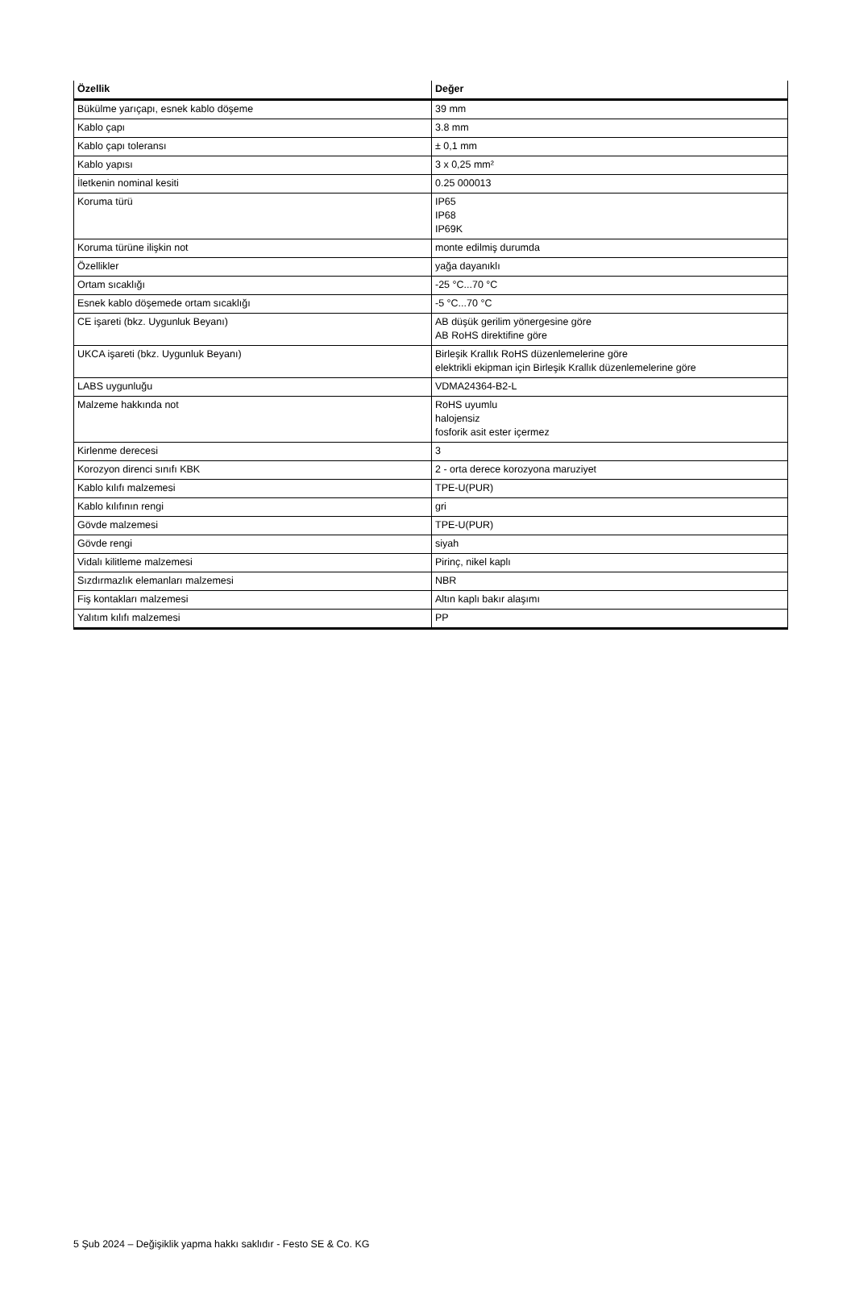| Özellik | Değer |
| --- | --- |
| Bükülme yarıçapı, esnek kablo döşeme | 39 mm |
| Kablo çapı | 3.8 mm |
| Kablo çapı toleransı | ± 0,1 mm |
| Kablo yapısı | 3 x 0,25 mm² |
| İletkenin nominal kesiti | 0.25 000013 |
| Koruma türü | IP65 IP68 IP69K |
| Koruma türüne ilişkin not | monte edilmiş durumda |
| Özellikler | yağa dayanıklı |
| Ortam sıcaklığı | -25 °C...70 °C |
| Esnek kablo döşemede ortam sıcaklığı | -5 °C...70 °C |
| CE işareti (bkz. Uygunluk Beyanı) | AB düşük gerilim yönergesine göre AB RoHS direktifine göre |
| UKCA işareti (bkz. Uygunluk Beyanı) | Birleşik Krallık RoHS düzenlemelerine göre elektrikli ekipman için Birleşik Krallık düzenlemelerine göre |
| LABS uygunluğu | VDMA24364-B2-L |
| Malzeme hakkında not | RoHS uyumlu halojensiz fosforik asit ester içermez |
| Kirlenme derecesi | 3 |
| Korozyon direnci sınıfı KBK | 2 - orta derece korozyona maruziyet |
| Kablo kılıfı malzemesi | TPE-U(PUR) |
| Kablo kılıfının rengi | gri |
| Gövde malzemesi | TPE-U(PUR) |
| Gövde rengi | siyah |
| Vidalı kilitleme malzemesi | Pirinç, nikel kaplı |
| Sızdırmazlık elemanları malzemesi | NBR |
| Fiş kontakları malzemesi | Altın kaplı bakır alaşımı |
| Yalıtım kılıfı malzemesi | PP |
5 Şub 2024 – Değişiklik yapma hakkı saklıdır - Festo SE & Co. KG